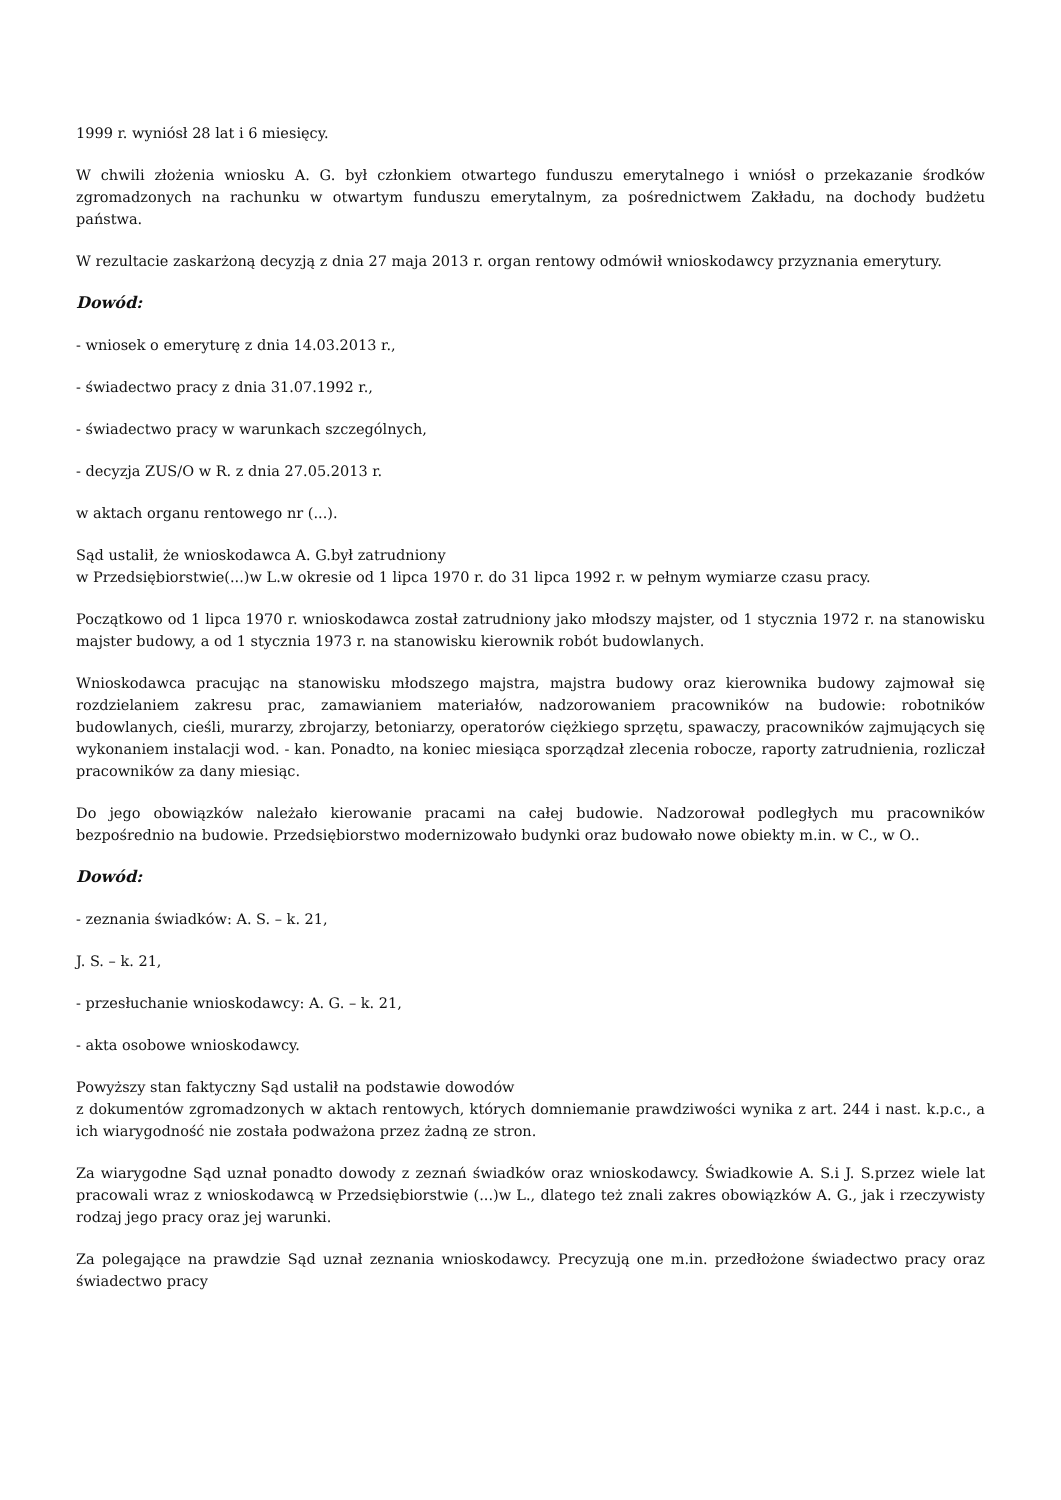1999 r. wyniósł 28 lat i 6 miesięcy.
W chwili złożenia wniosku A. G. był członkiem otwartego funduszu emerytalnego i wniósł o przekazanie środków zgromadzonych na rachunku w otwartym funduszu emerytalnym, za pośrednictwem Zakładu, na dochody budżetu państwa.
W rezultacie zaskarżoną decyzją z dnia 27 maja 2013 r. organ rentowy odmówił wnioskodawcy przyznania emerytury.
Dowód:
- wniosek o emeryturę z dnia 14.03.2013 r.,
- świadectwo pracy z dnia 31.07.1992 r.,
- świadectwo pracy w warunkach szczególnych,
- decyzja ZUS/O w R. z dnia 27.05.2013 r.
w aktach organu rentowego nr (...).
Sąd ustalił, że wnioskodawca A. G.był zatrudniony
w Przedsiębiorstwie(...)w L.w okresie od 1 lipca 1970 r. do 31 lipca 1992 r. w pełnym wymiarze czasu pracy.
Początkowo od 1 lipca 1970 r. wnioskodawca został zatrudniony jako młodszy majster, od 1 stycznia 1972 r. na stanowisku majster budowy, a od 1 stycznia 1973 r. na stanowisku kierownik robót budowlanych.
Wnioskodawca pracując na stanowisku młodszego majstra, majstra budowy oraz kierownika budowy zajmował się rozdzielaniem zakresu prac, zamawianiem materiałów, nadzorowaniem pracowników na budowie: robotników budowlanych, cieśli, murarzy, zbrojarzy, betoniarzy, operatorów ciężkiego sprzętu, spawaczy, pracowników zajmujących się wykonaniem instalacji wod. - kan. Ponadto, na koniec miesiąca sporządzał zlecenia robocze, raporty zatrudnienia, rozliczał pracowników za dany miesiąc.
Do jego obowiązków należało kierowanie pracami na całej budowie. Nadzorował podległych mu pracowników bezpośrednio na budowie. Przedsiębiorstwo modernizowało budynki oraz budowało nowe obiekty m.in. w C., w O..
Dowód:
- zeznania świadków: A. S. – k. 21,
J. S. – k. 21,
- przesłuchanie wnioskodawcy: A. G. – k. 21,
- akta osobowe wnioskodawcy.
Powyższy stan faktyczny Sąd ustalił na podstawie dowodów
z dokumentów zgromadzonych w aktach rentowych, których domniemanie prawdziwości wynika z art. 244 i nast. k.p.c., a ich wiarygodność nie została podważona przez żadną ze stron.
Za wiarygodne Sąd uznał ponadto dowody z zeznań świadków oraz wnioskodawcy. Świadkowie A. S.i J. S.przez wiele lat pracowali wraz z wnioskodawcą w Przedsiębiorstwie (...)w L., dlatego też znali zakres obowiązków A. G., jak i rzeczywisty rodzaj jego pracy oraz jej warunki.
Za polegające na prawdzie Sąd uznał zeznania wnioskodawcy. Precyzują one m.in. przedłożone świadectwo pracy oraz świadectwo pracy